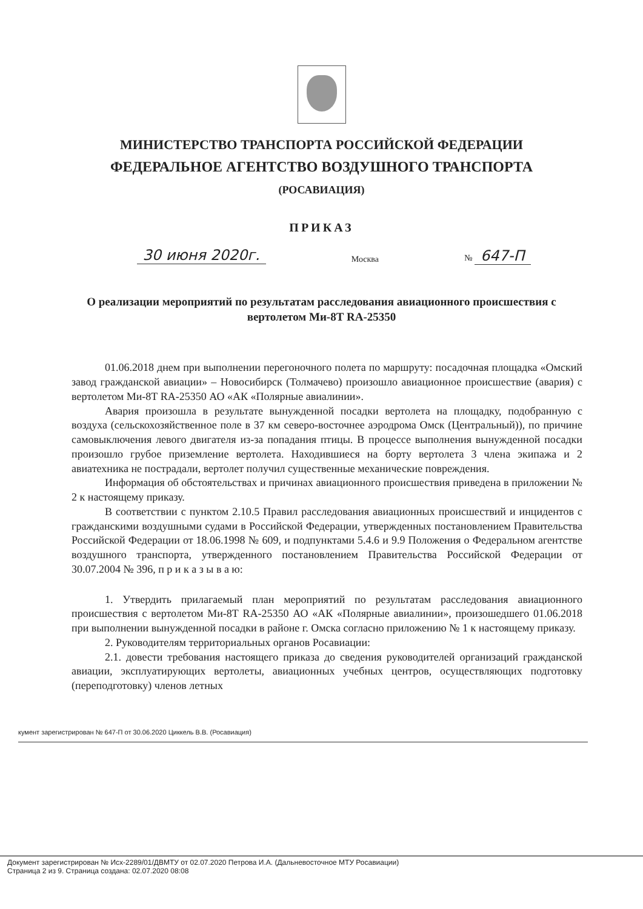МИНИСТЕРСТВО ТРАНСПОРТА РОССИЙСКОЙ ФЕДЕРАЦИИ
ФЕДЕРАЛЬНОЕ АГЕНТСТВО ВОЗДУШНОГО ТРАНСПОРТА
(РОСАВИАЦИЯ)
ПРИКАЗ
30 июня 2020г. Москва № 647-П
О реализации мероприятий по результатам расследования авиационного происшествия с вертолетом Ми-8Т RA-25350
01.06.2018 днем при выполнении перегоночного полета по маршруту: посадочная площадка «Омский завод гражданской авиации» – Новосибирск (Толмачево) произошло авиационное происшествие (авария) с вертолетом Ми-8Т RA-25350 АО «АК «Полярные авиалинии».
Авария произошла в результате вынужденной посадки вертолета на площадку, подобранную с воздуха (сельскохозяйственное поле в 37 км северо-восточнее аэродрома Омск (Центральный)), по причине самовыключения левого двигателя из-за попадания птицы. В процессе выполнения вынужденной посадки произошло грубое приземление вертолета. Находившиеся на борту вертолета 3 члена экипажа и 2 авиатехника не пострадали, вертолет получил существенные механические повреждения.
Информация об обстоятельствах и причинах авиационного происшествия приведена в приложении № 2 к настоящему приказу.
В соответствии с пунктом 2.10.5 Правил расследования авиационных происшествий и инцидентов с гражданскими воздушными судами в Российской Федерации, утвержденных постановлением Правительства Российской Федерации от 18.06.1998 № 609, и подпунктами 5.4.6 и 9.9 Положения о Федеральном агентстве воздушного транспорта, утвержденного постановлением Правительства Российской Федерации от 30.07.2004 № 396, п р и к а з ы в а ю:
1. Утвердить прилагаемый план мероприятий по результатам расследования авиационного происшествия с вертолетом Ми-8Т RA-25350 АО «АК «Полярные авиалинии», произошедшего 01.06.2018 при выполнении вынужденной посадки в районе г. Омска согласно приложению № 1 к настоящему приказу.
2. Руководителям территориальных органов Росавиации:
2.1. довести требования настоящего приказа до сведения руководителей организаций гражданской авиации, эксплуатирующих вертолеты, авиационных учебных центров, осуществляющих подготовку (переподготовку) членов летных
кумент зарегистрирован № 647-П от 30.06.2020 Циккель В.В. (Росавиация)
Документ зарегистрирован № Исх-2289/01/ДВМТУ от 02.07.2020 Петрова И.А. (Дальневосточное МТУ Росавиации)
Страница 2 из 9. Страница создана: 02.07.2020 08:08